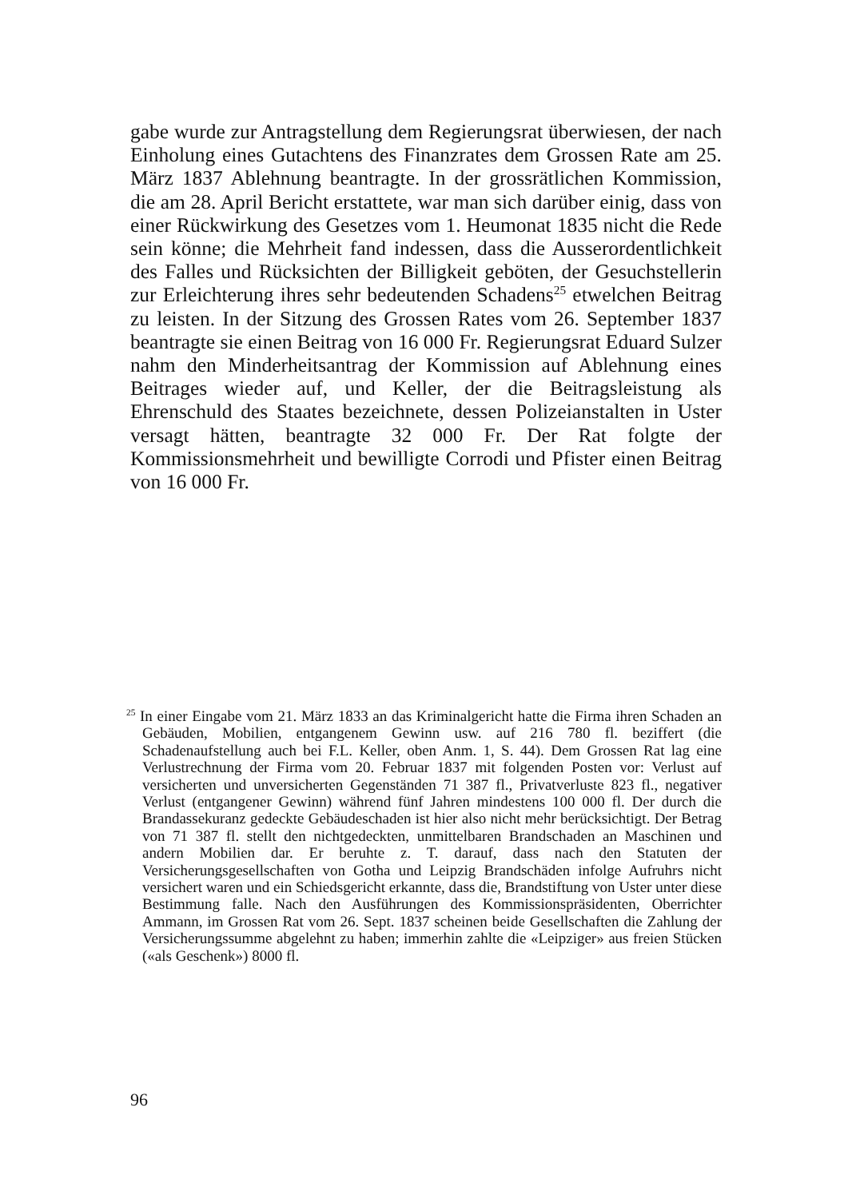gabe wurde zur Antragstellung dem Regierungsrat überwiesen, der nach Einholung eines Gutachtens des Finanzrates dem Grossen Rate am 25. März 1837 Ablehnung beantragte. In der grossrätlichen Kommission, die am 28. April Bericht erstattete, war man sich darüber einig, dass von einer Rückwirkung des Gesetzes vom 1. Heumonat 1835 nicht die Rede sein könne; die Mehrheit fand indessen, dass die Ausserordentlichkeit des Falles und Rücksichten der Billigkeit geböten, der Gesuchstellerin zur Erleichterung ihres sehr bedeutenden Schadens<sup>25</sup> etwelchen Beitrag zu leisten. In der Sitzung des Grossen Rates vom 26. September 1837 beantragte sie einen Beitrag von 16 000 Fr. Regierungsrat Eduard Sulzer nahm den Minderheitsantrag der Kommission auf Ablehnung eines Beitrages wieder auf, und Keller, der die Beitragsleistung als Ehrenschuld des Staates bezeichnete, dessen Polizeianstalten in Uster versagt hätten, beantragte 32 000 Fr. Der Rat folgte der Kommissionsmehrheit und bewilligte Corrodi und Pfister einen Beitrag von 16 000 Fr.
<sup>25</sup> In einer Eingabe vom 21. März 1833 an das Kriminalgericht hatte die Firma ihren Schaden an Gebäuden, Mobilien, entgangenem Gewinn usw. auf 216 780 fl. beziffert (die Schadenaufstellung auch bei F.L. Keller, oben Anm. 1, S. 44). Dem Grossen Rat lag eine Verlustrechnung der Firma vom 20. Februar 1837 mit folgenden Posten vor: Verlust auf versicherten und unversicherten Gegenständen 71 387 fl., Privatverluste 823 fl., negativer Verlust (entgangener Gewinn) während fünf Jahren mindestens 100 000 fl. Der durch die Brandassekuranz gedeckte Gebäudeschaden ist hier also nicht mehr berücksichtigt. Der Betrag von 71 387 fl. stellt den nichtgedeckten, unmittelbaren Brandschaden an Maschinen und andern Mobilien dar. Er beruhte z. T. darauf, dass nach den Statuten der Versicherungsgesellschaften von Gotha und Leipzig Brandschäden infolge Aufruhrs nicht versichert waren und ein Schiedsgericht erkannte, dass die, Brandstiftung von Uster unter diese Bestimmung falle. Nach den Ausführungen des Kommissionspräsidenten, Oberrichter Ammann, im Grossen Rat vom 26. Sept. 1837 scheinen beide Gesellschaften die Zahlung der Versicherungssumme abgelehnt zu haben; immerhin zahlte die «Leipziger» aus freien Stücken («als Geschenk») 8000 fl.
96